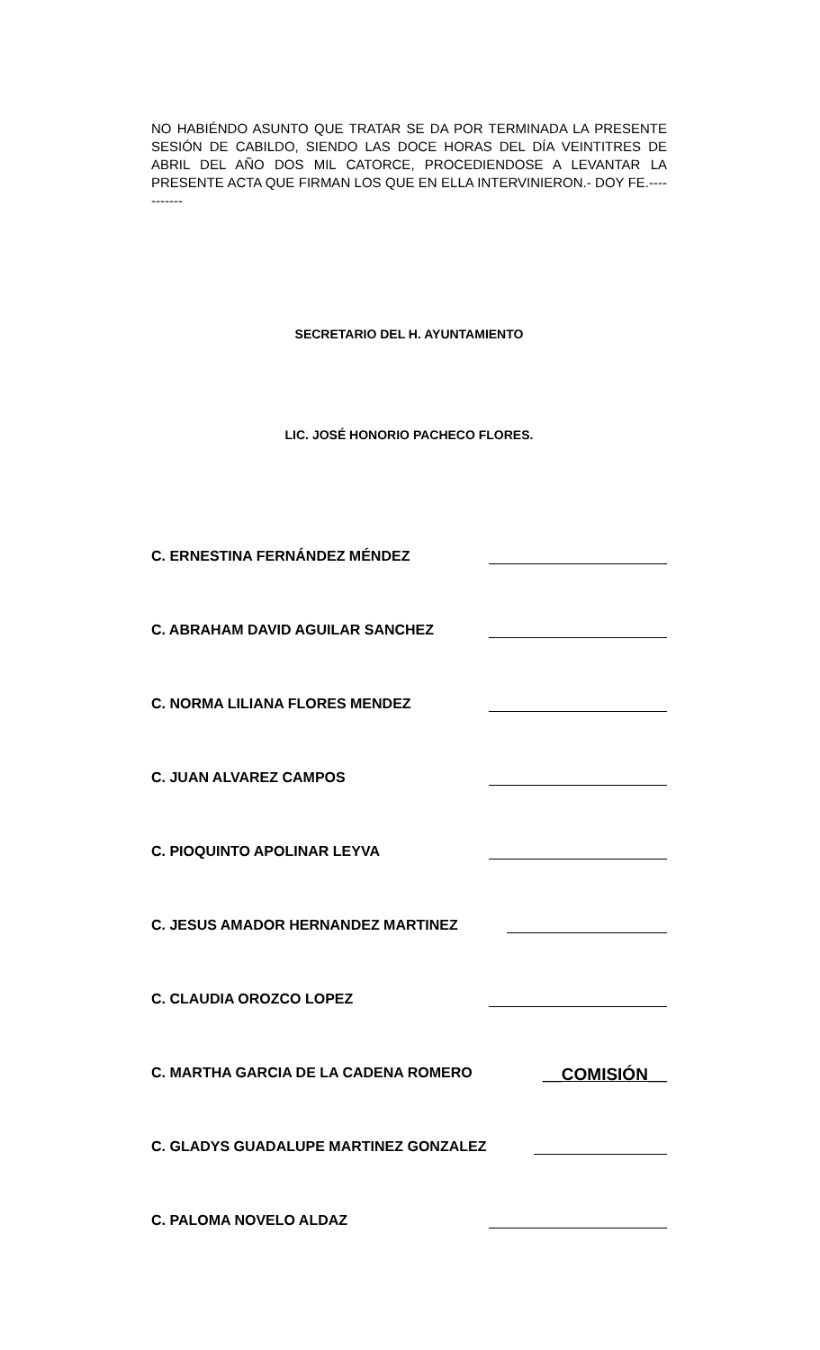NO HABIÉNDO ASUNTO QUE TRATAR SE DA POR TERMINADA LA PRESENTE SESIÓN DE CABILDO, SIENDO LAS DOCE HORAS DEL DÍA VEINTITRES DE ABRIL DEL AÑO DOS MIL CATORCE, PROCEDIENDOSE A LEVANTAR LA PRESENTE ACTA QUE FIRMAN LOS QUE EN ELLA INTERVINIERON.- DOY FE.-----------
SECRETARIO DEL H. AYUNTAMIENTO
LIC. JOSÉ HONORIO PACHECO FLORES.
C. ERNESTINA FERNÁNDEZ MÉNDEZ
C. ABRAHAM DAVID AGUILAR SANCHEZ
C. NORMA LILIANA FLORES MENDEZ
C. JUAN ALVAREZ CAMPOS
C. PIOQUINTO APOLINAR LEYVA
C. JESUS AMADOR HERNANDEZ MARTINEZ
C. CLAUDIA OROZCO LOPEZ
C. MARTHA GARCIA DE LA CADENA ROMERO __COMISIÓN__
C. GLADYS GUADALUPE MARTINEZ GONZALEZ
C. PALOMA NOVELO ALDAZ